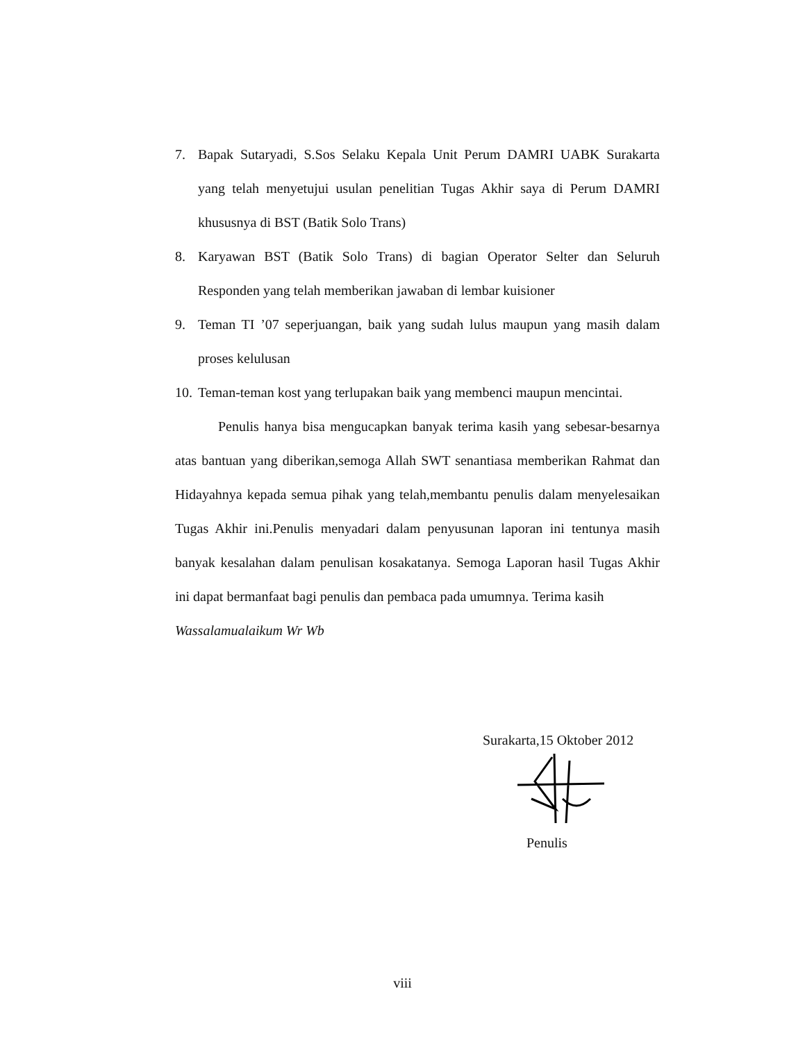7. Bapak Sutaryadi, S.Sos Selaku Kepala Unit Perum DAMRI UABK Surakarta yang telah menyetujui usulan penelitian Tugas Akhir saya di Perum DAMRI khususnya di BST (Batik Solo Trans)
8. Karyawan BST (Batik Solo Trans) di bagian Operator Selter dan Seluruh Responden yang telah memberikan jawaban di lembar kuisioner
9. Teman TI ’07 seperjuangan, baik yang sudah lulus maupun yang masih dalam proses kelulusan
10. Teman-teman kost yang terlupakan baik yang membenci maupun mencintai.
Penulis hanya bisa mengucapkan banyak terima kasih yang sebesar-besarnya atas bantuan yang diberikan,semoga Allah SWT senantiasa memberikan Rahmat dan Hidayahnya kepada semua pihak yang telah,membantu penulis dalam menyelesaikan Tugas Akhir ini.Penulis menyadari dalam penyusunan laporan ini tentunya masih banyak kesalahan dalam penulisan kosakatanya. Semoga Laporan hasil Tugas Akhir ini dapat bermanfaat bagi penulis dan pembaca pada umumnya. Terima kasih
Wassalamualaikum Wr Wb
Surakarta,15 Oktober 2012
Penulis
viii